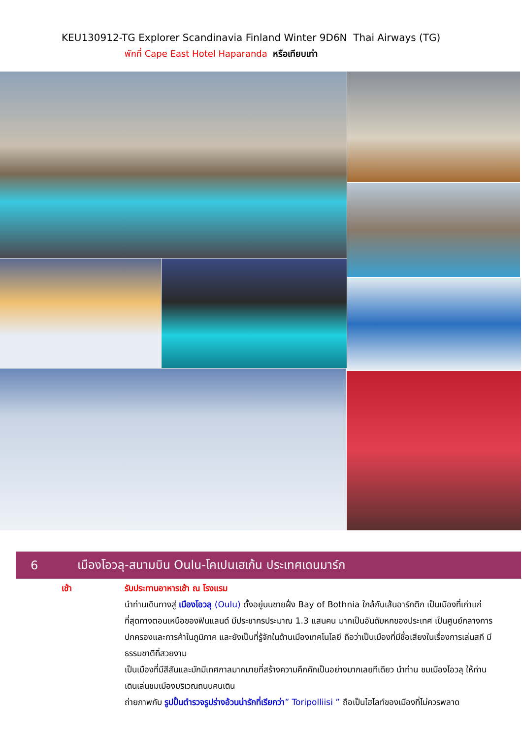KEU130912-TG Explorer Scandinavia Finland Winter 9D6N Thai Airways (TG)
พักที่ Cape East Hotel Haparanda หรือเทียบเท่า
6 เมืองโอวลุ-สนามบิน Oulu-โคเปนเฮเก้น ประเทศเดนมาร์ก
เช้า รับประทานอาหารเช้า ณ โรงแรม
นำท่านเดินทางสู่ เมืองโอวลุ (Oulu) ตั้งอยู่บนชายฝั่ง Bay of Bothnia ใกล้กับเส้นอาร์กติก เป็นเมืองที่เก่าแก่ที่สุดทางตอนเหนือของฟินแลนด์ มีประชากรประมาณ 1.3 แสนคน มากเป็นอันดับหกของประเทศ เป็นศูนย์กลางการปกครองและการค้าในภูมิภาค และยังเป็นที่รู้จักในด้านเมืองเทคโนโลยี ถือว่าเป็นเมืองที่มีชื่อเสียงในเรื่องการเล่นสกี มีธรรมชาติที่สวยงาม
เป็นเมืองที่มีสีสันและมักมีเทศกาลมากมายที่สร้างความคึกคักเป็นอย่างมากเลยทีเดียว นำท่าน ชมเมืองโอวลุ ให้ท่านเดินเล่นชมเมืองบริเวณถนนคนเดิน
ถ่ายภาพกับ รูปปั้นตำรวจรูปร่างอ้วนน่ารักที่เรียกว่า” Toripolliisi ” ถือเป็นไฮไลท์ของเมืองที่ไม่ควรพลาด